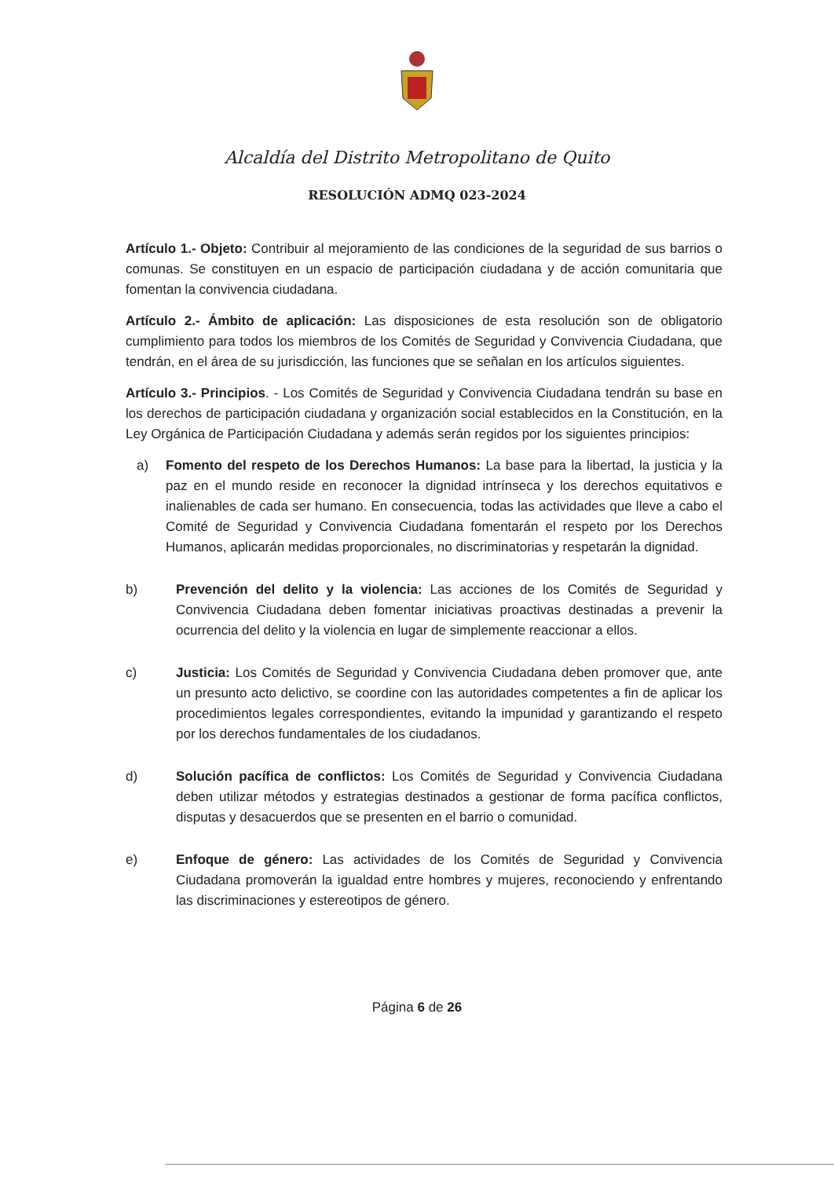Alcaldía del Distrito Metropolitano de Quito
RESOLUCIÓN ADMQ 023-2024
Artículo 1.- Objeto: Contribuir al mejoramiento de las condiciones de la seguridad de sus barrios o comunas. Se constituyen en un espacio de participación ciudadana y de acción comunitaria que fomentan la convivencia ciudadana.
Artículo 2.- Ámbito de aplicación: Las disposiciones de esta resolución son de obligatorio cumplimiento para todos los miembros de los Comités de Seguridad y Convivencia Ciudadana, que tendrán, en el área de su jurisdicción, las funciones que se señalan en los artículos siguientes.
Artículo 3.- Principios. - Los Comités de Seguridad y Convivencia Ciudadana tendrán su base en los derechos de participación ciudadana y organización social establecidos en la Constitución, en la Ley Orgánica de Participación Ciudadana y además serán regidos por los siguientes principios:
a) Fomento del respeto de los Derechos Humanos: La base para la libertad, la justicia y la paz en el mundo reside en reconocer la dignidad intrínseca y los derechos equitativos e inalienables de cada ser humano. En consecuencia, todas las actividades que lleve a cabo el Comité de Seguridad y Convivencia Ciudadana fomentarán el respeto por los Derechos Humanos, aplicarán medidas proporcionales, no discriminatorias y respetarán la dignidad.
b) Prevención del delito y la violencia: Las acciones de los Comités de Seguridad y Convivencia Ciudadana deben fomentar iniciativas proactivas destinadas a prevenir la ocurrencia del delito y la violencia en lugar de simplemente reaccionar a ellos.
c) Justicia: Los Comités de Seguridad y Convivencia Ciudadana deben promover que, ante un presunto acto delictivo, se coordine con las autoridades competentes a fin de aplicar los procedimientos legales correspondientes, evitando la impunidad y garantizando el respeto por los derechos fundamentales de los ciudadanos.
d) Solución pacífica de conflictos: Los Comités de Seguridad y Convivencia Ciudadana deben utilizar métodos y estrategias destinados a gestionar de forma pacífica conflictos, disputas y desacuerdos que se presenten en el barrio o comunidad.
e) Enfoque de género: Las actividades de los Comités de Seguridad y Convivencia Ciudadana promoverán la igualdad entre hombres y mujeres, reconociendo y enfrentando las discriminaciones y estereotipos de género.
Página 6 de 26